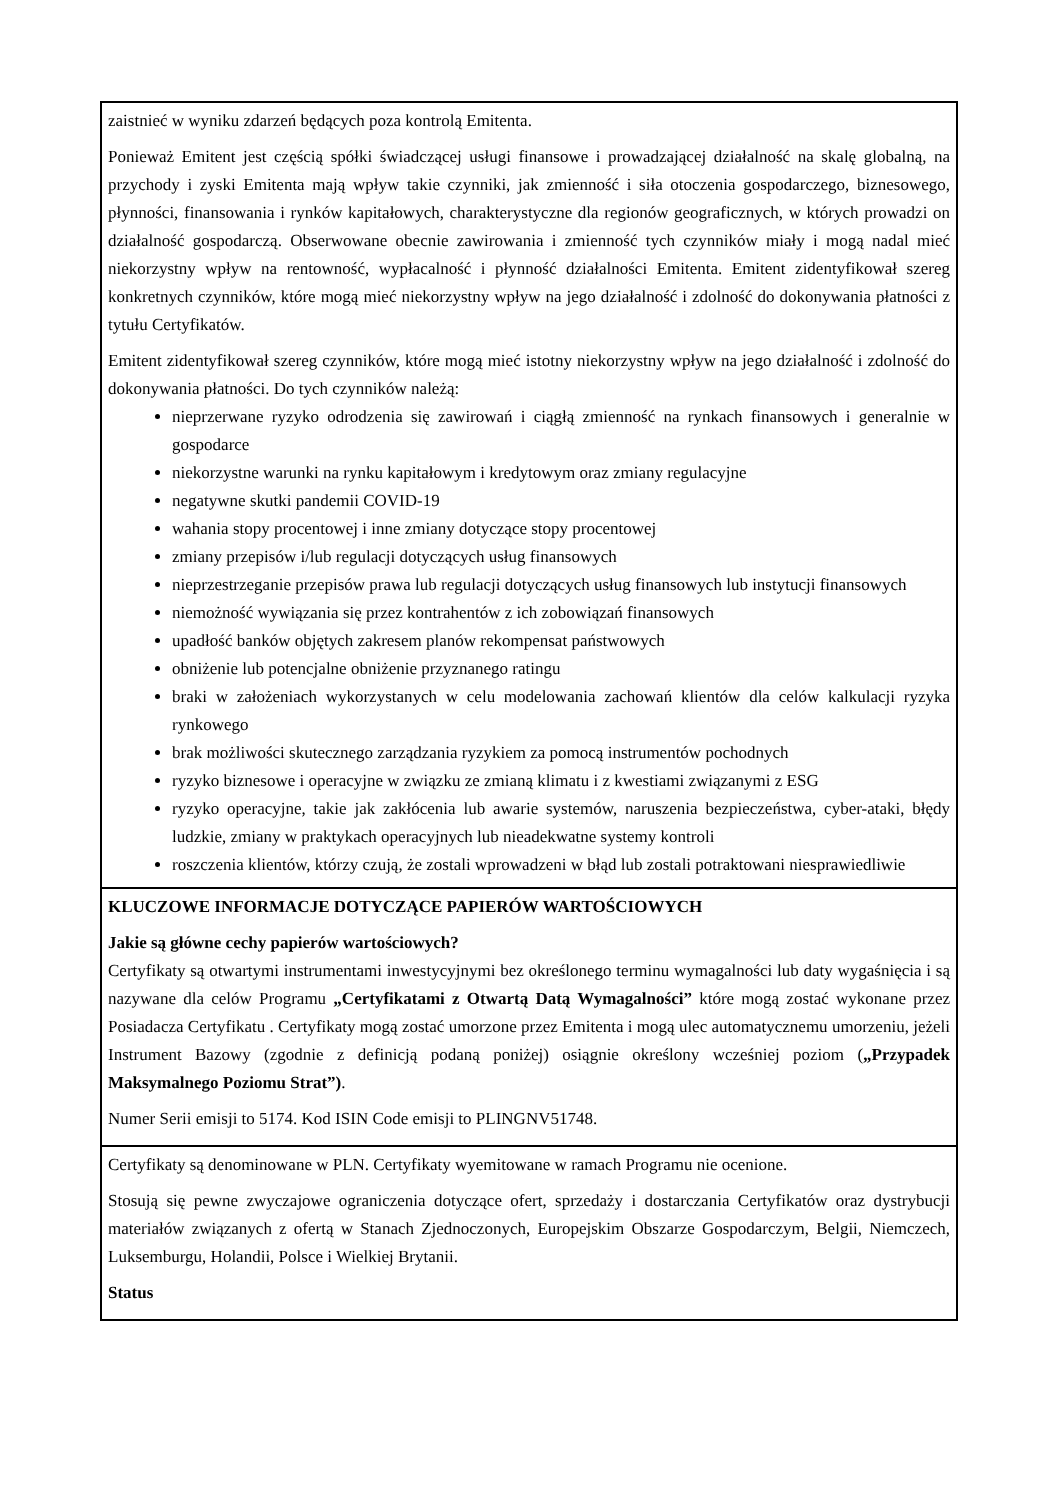zaistnieć w wyniku zdarzeń będących poza kontrolą Emitenta.
Ponieważ Emitent jest częścią spółki świadczącej usługi finansowe i prowadzającej działalność na skalę globalną, na przychody i zyski Emitenta mają wpływ takie czynniki, jak zmienność i siła otoczenia gospodarczego, biznesowego, płynności, finansowania i rynków kapitałowych, charakterystyczne dla regionów geograficznych, w których prowadzi on działalność gospodarczą. Obserwowane obecnie zawirowania i zmienność tych czynników miały i mogą nadal mieć niekorzystny wpływ na rentowność, wypłacalność i płynność działalności Emitenta. Emitent zidentyfikował szereg konkretnych czynników, które mogą mieć niekorzystny wpływ na jego działalność i zdolność do dokonywania płatności z tytułu Certyfikatów.
Emitent zidentyfikował szereg czynników, które mogą mieć istotny niekorzystny wpływ na jego działalność i zdolność do dokonywania płatności. Do tych czynników należą:
nieprzerwane ryzyko odrodzenia się zawirowań i ciągłą zmienność na rynkach finansowych i generalnie w gospodarce
niekorzystne warunki na rynku kapitałowym i kredytowym oraz zmiany regulacyjne
negatywne skutki pandemii COVID-19
wahania stopy procentowej i inne zmiany dotyczące stopy procentowej
zmiany przepisów i/lub regulacji dotyczących usług finansowych
nieprzestrzeganie przepisów prawa lub regulacji dotyczących usług finansowych lub instytucji finansowych
niemożność wywiązania się przez kontrahentów z ich zobowiązań finansowych
upadłość banków objętych zakresem planów rekompensat państwowych
obniżenie lub potencjalne obniżenie przyznanego ratingu
braki w założeniach wykorzystanych w celu modelowania zachowań klientów dla celów kalkulacji ryzyka rynkowego
brak możliwości skutecznego zarządzania ryzykiem za pomocą instrumentów pochodnych
ryzyko biznesowe i operacyjne w związku ze zmianą klimatu i z kwestiami związanymi z ESG
ryzyko operacyjne, takie jak zakłócenia lub awarie systemów, naruszenia bezpieczeństwa, cyber-ataki, błędy ludzkie, zmiany w praktykach operacyjnych lub nieadekwatne systemy kontroli
roszczenia klientów, którzy czują, że zostali wprowadzeni w błąd lub zostali potraktowani niesprawiedliwie
KLUCZOWE INFORMACJE DOTYCZĄCE PAPIERÓW WARTOŚCIOWYCH
Jakie są główne cechy papierów wartościowych?
Certyfikaty są otwartymi instrumentami inwestycyjnymi bez określonego terminu wymagalności lub daty wygaśnięcia i są nazywane dla celów Programu „Certyfikatami z Otwartą Datą Wymagalności” które mogą zostać wykonane przez Posiadacza Certyfikatu . Certyfikaty mogą zostać umorzone przez Emitenta i mogą ulec automatycznemu umorzeniu, jeżeli Instrument Bazowy (zgodnie z definicją podaną poniżej) osiągnie określony wcześniej poziom („Przypadek Maksymalnego Poziomu Strat”).
Numer Serii emisji to 5174. Kod ISIN Code emisji to PLINGNV51748.
Certyfikaty są denominowane w PLN. Certyfikaty wyemitowane w ramach Programu nie ocenione.
Stosują się pewne zwyczajowe ograniczenia dotyczące ofert, sprzedaży i dostarczania Certyfikatów oraz dystrybucji materiałów związanych z ofertą w Stanach Zjednoczonych, Europejskim Obszarze Gospodarczym, Belgii, Niemczech, Luksemburgu, Holandii, Polsce i Wielkiej Brytanii.
Status